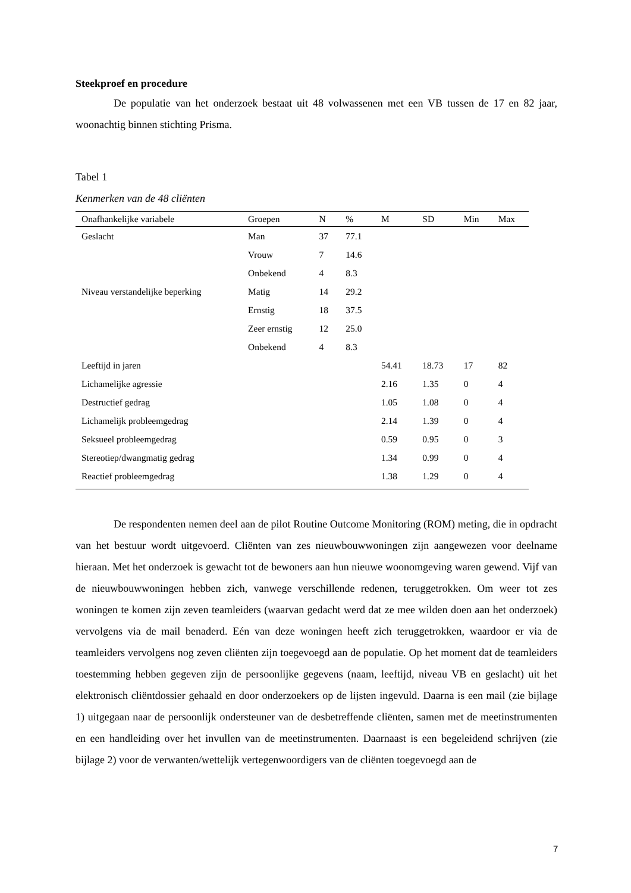Steekproef en procedure
De populatie van het onderzoek bestaat uit 48 volwassenen met een VB tussen de 17 en 82 jaar, woonachtig binnen stichting Prisma.
Tabel 1
Kenmerken van de 48 cliënten
| Onafhankelijke variabele | Groepen | N | % | M | SD | Min | Max |
| --- | --- | --- | --- | --- | --- | --- | --- |
| Geslacht | Man | 37 | 77.1 | | | | |
| | Vrouw | 7 | 14.6 | | | | |
| | Onbekend | 4 | 8.3 | | | | |
| Niveau verstandelijke beperking | Matig | 14 | 29.2 | | | | |
| | Ernstig | 18 | 37.5 | | | | |
| | Zeer ernstig | 12 | 25.0 | | | | |
| | Onbekend | 4 | 8.3 | | | | |
| Leeftijd in jaren | | | | 54.41 | 18.73 | 17 | 82 |
| Lichamelijke agressie | | | | 2.16 | 1.35 | 0 | 4 |
| Destructief gedrag | | | | 1.05 | 1.08 | 0 | 4 |
| Lichamelijk probleemgedrag | | | | 2.14 | 1.39 | 0 | 4 |
| Seksueel probleemgedrag | | | | 0.59 | 0.95 | 0 | 3 |
| Stereotiep/dwangmatig gedrag | | | | 1.34 | 0.99 | 0 | 4 |
| Reactief probleemgedrag | | | | 1.38 | 1.29 | 0 | 4 |
De respondenten nemen deel aan de pilot Routine Outcome Monitoring (ROM) meting, die in opdracht van het bestuur wordt uitgevoerd. Cliënten van zes nieuwbouwwoningen zijn aangewezen voor deelname hieraan. Met het onderzoek is gewacht tot de bewoners aan hun nieuwe woonomgeving waren gewend. Vijf van de nieuwbouwwoningen hebben zich, vanwege verschillende redenen, teruggetrokken. Om weer tot zes woningen te komen zijn zeven teamleiders (waarvan gedacht werd dat ze mee wilden doen aan het onderzoek) vervolgens via de mail benaderd. Eén van deze woningen heeft zich teruggetrokken, waardoor er via de teamleiders vervolgens nog zeven cliënten zijn toegevoegd aan de populatie. Op het moment dat de teamleiders toestemming hebben gegeven zijn de persoonlijke gegevens (naam, leeftijd, niveau VB en geslacht) uit het elektronisch cliëntdossier gehaald en door onderzoekers op de lijsten ingevuld. Daarna is een mail (zie bijlage 1) uitgegaan naar de persoonlijk ondersteuner van de desbetreffende cliënten, samen met de meetinstrumenten en een handleiding over het invullen van de meetinstrumenten. Daarnaast is een begeleidend schrijven (zie bijlage 2) voor de verwanten/wettelijk vertegenwoordigers van de cliënten toegevoegd aan de
7